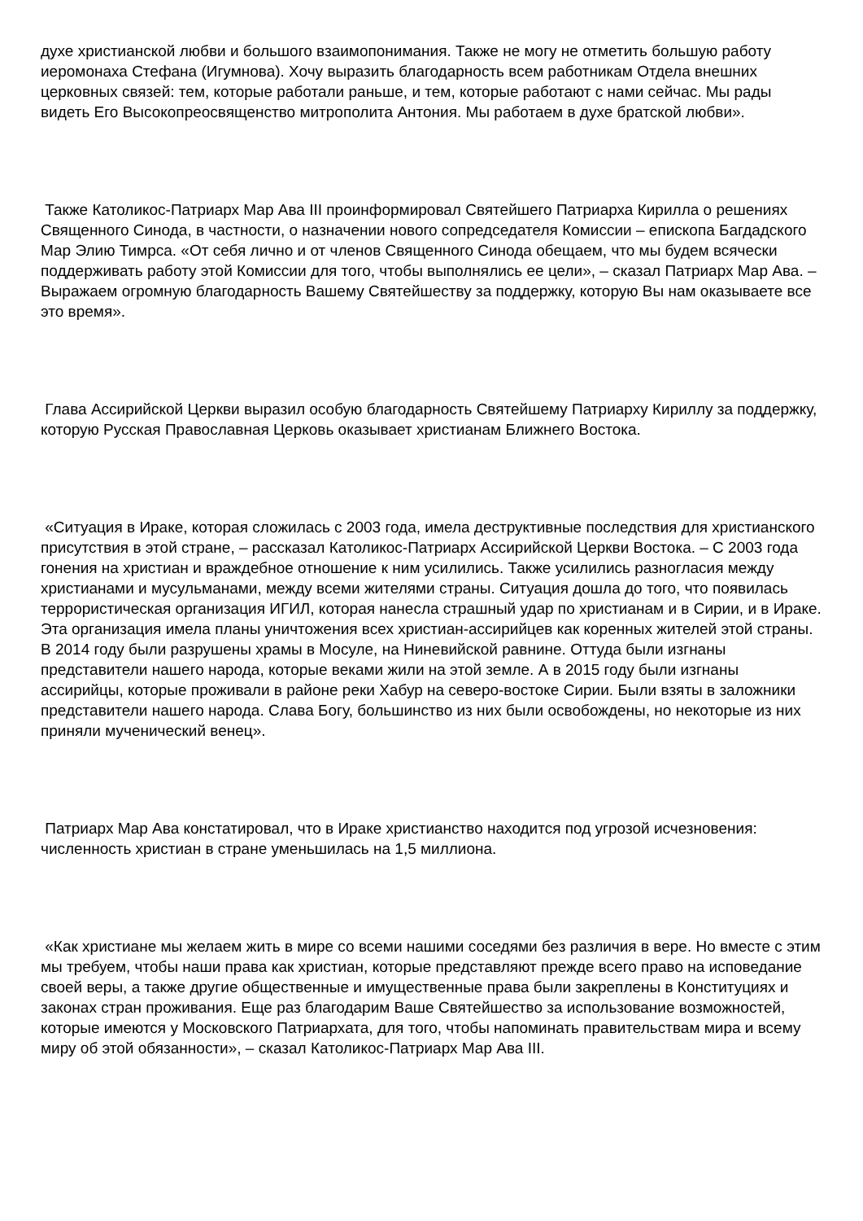духе христианской любви и большого взаимопонимания. Также не могу не отметить большую работу иеромонаха Стефана (Игумнова). Хочу выразить благодарность всем работникам Отдела внешних церковных связей: тем, которые работали раньше, и тем, которые работают с нами сейчас. Мы рады видеть Его Высокопреосвященство митрополита Антония. Мы работаем в духе братской любви».
Также Католикос-Патриарх Мар Ава III проинформировал Святейшего Патриарха Кирилла о решениях Священного Синода, в частности, о назначении нового сопредседателя Комиссии – епископа Багдадского Мар Элию Тимрса. «От себя лично и от членов Священного Синода обещаем, что мы будем всячески поддерживать работу этой Комиссии для того, чтобы выполнялись ее цели», – сказал Патриарх Мар Ава. – Выражаем огромную благодарность Вашему Святейшеству за поддержку, которую Вы нам оказываете все это время».
Глава Ассирийской Церкви выразил особую благодарность Святейшему Патриарху Кириллу за поддержку, которую Русская Православная Церковь оказывает христианам Ближнего Востока.
«Ситуация в Ираке, которая сложилась с 2003 года, имела деструктивные последствия для христианского присутствия в этой стране, – рассказал Католикос-Патриарх Ассирийской Церкви Востока. – С 2003 года гонения на христиан и враждебное отношение к ним усилились. Также усилились разногласия между христианами и мусульманами, между всеми жителями страны. Ситуация дошла до того, что появилась террористическая организация ИГИЛ, которая нанесла страшный удар по христианам и в Сирии, и в Ираке. Эта организация имела планы уничтожения всех христиан-ассирийцев как коренных жителей этой страны. В 2014 году были разрушены храмы в Мосуле, на Ниневийской равнине. Оттуда были изгнаны представители нашего народа, которые веками жили на этой земле. А в 2015 году были изгнаны ассирийцы, которые проживали в районе реки Хабур на северо-востоке Сирии. Были взяты в заложники представители нашего народа. Слава Богу, большинство из них были освобождены, но некоторые из них приняли мученический венец».
Патриарх Мар Ава констатировал, что в Ираке христианство находится под угрозой исчезновения: численность христиан в стране уменьшилась на 1,5 миллиона.
«Как христиане мы желаем жить в мире со всеми нашими соседями без различия в вере. Но вместе с этим мы требуем, чтобы наши права как христиан, которые представляют прежде всего право на исповедание своей веры, а также другие общественные и имущественные права были закреплены в Конституциях и законах стран проживания. Еще раз благодарим Ваше Святейшество за использование возможностей, которые имеются у Московского Патриархата, для того, чтобы напоминать правительствам мира и всему миру об этой обязанности», – сказал Католикос-Патриарх Мар Ава III.